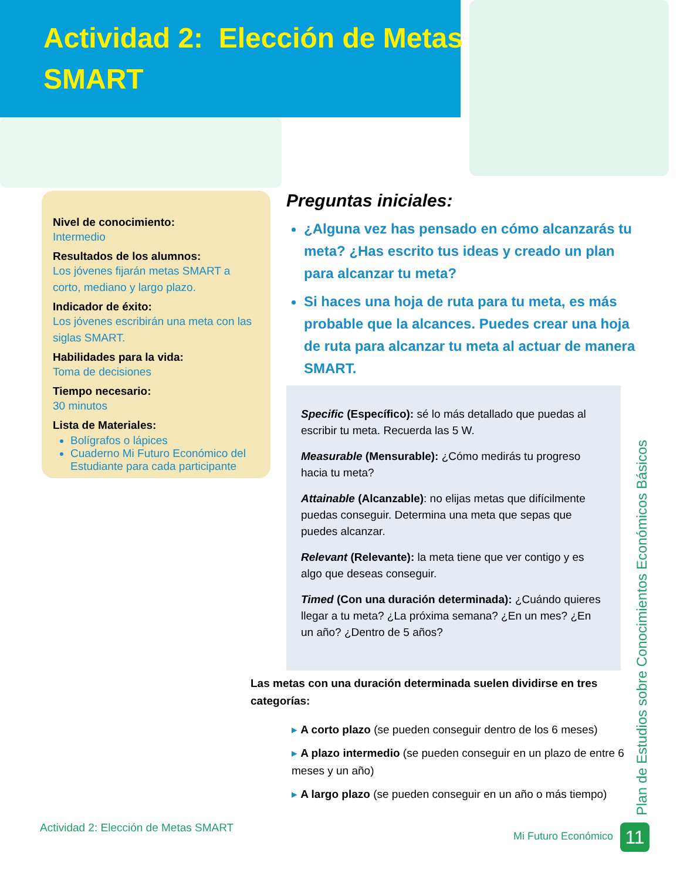Actividad 2: Elección de Metas
SMART
Nivel de conocimiento:
Intermedio
Resultados de los alumnos:
Los jóvenes fijarán metas SMART a corto, mediano y largo plazo.
Indicador de éxito:
Los jóvenes escribirán una meta con las siglas SMART.
Habilidades para la vida:
Toma de decisiones
Tiempo necesario:
30 minutos
Lista de Materiales:
Bolígrafos o lápices
Cuaderno Mi Futuro Económico del Estudiante para cada participante
Preguntas iniciales:
¿Alguna vez has pensado en cómo alcanzarás tu meta? ¿Has escrito tus ideas y creado un plan para alcanzar tu meta?
Si haces una hoja de ruta para tu meta, es más probable que la alcances. Puedes crear una hoja de ruta para alcanzar tu meta al actuar de manera SMART.
Specific (Específico): sé lo más detallado que puedas al escribir tu meta. Recuerda las 5 W.
Measurable (Mensurable): ¿Cómo medirás tu progreso hacia tu meta?
Attainable (Alcanzable): no elijas metas que difícilmente puedas conseguir. Determina una meta que sepas que puedes alcanzar.
Relevant (Relevante): la meta tiene que ver contigo y es algo que deseas conseguir.
Timed (Con una duración determinada): ¿Cuándo quieres llegar a tu meta? ¿La próxima semana? ¿En un mes? ¿En un año? ¿Dentro de 5 años?
Las metas con una duración determinada suelen dividirse en tres categorías:
▸ A corto plazo (se pueden conseguir dentro de los 6 meses)
▸ A plazo intermedio (se pueden conseguir en un plazo de entre 6 meses y un año)
▸ A largo plazo (se pueden conseguir en un año o más tiempo)
Actividad 2: Elección de Metas SMART
Plan de Estudios sobre Conocimientos Económicos Básicos
Mi Futuro Económico 11